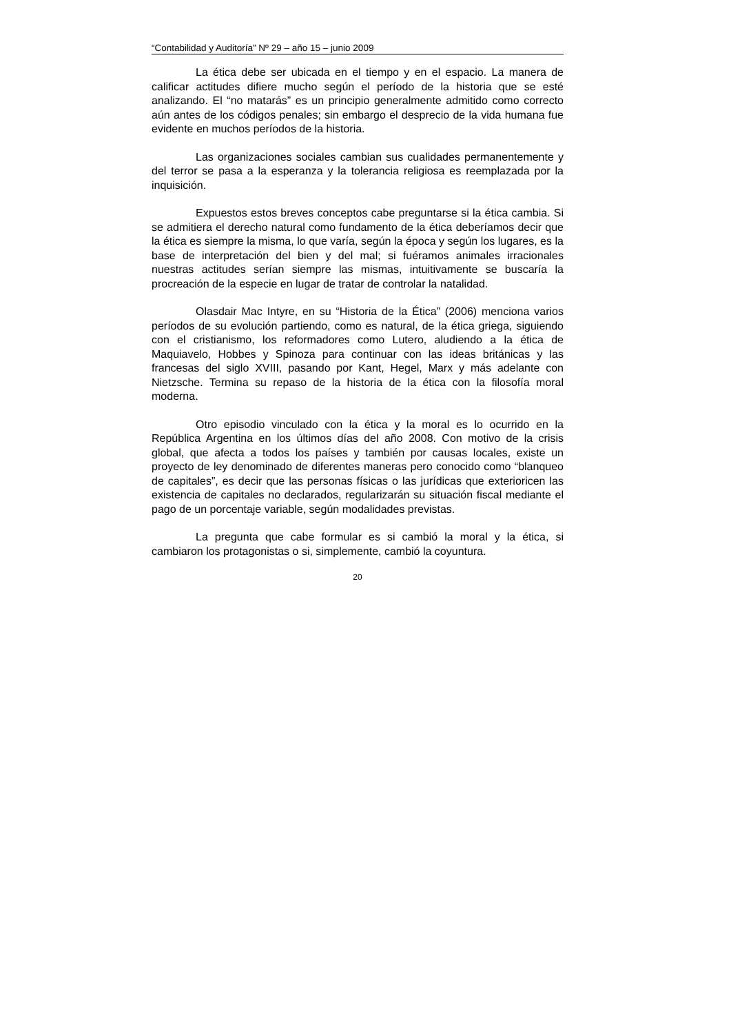“Contabilidad y Auditoría” Nº 29 – año 15 – junio 2009
La ética debe ser ubicada en el tiempo y en el espacio. La manera de calificar actitudes difiere mucho según el período de la historia que se esté analizando. El “no matarás” es un principio generalmente admitido como correcto aún antes de los códigos penales; sin embargo el desprecio de la vida humana fue evidente en muchos períodos de la historia.
Las organizaciones sociales cambian sus cualidades permanentemente y del terror se pasa a la esperanza y la tolerancia religiosa es reemplazada por la inquisición.
Expuestos estos breves conceptos cabe preguntarse si la ética cambia. Si se admitiera el derecho natural como fundamento de la ética deberíamos decir que la ética es siempre la misma, lo que varía, según la época y según los lugares, es la base de interpretación del bien y del mal; si fuéramos animales irracionales nuestras actitudes serían siempre las mismas, intuitivamente se buscaría la procreación de la especie en lugar de tratar de controlar la natalidad.
Olasdair Mac Intyre, en su “Historia de la Ética” (2006) menciona varios períodos de su evolución partiendo, como es natural, de la ética griega, siguiendo con el cristianismo, los reformadores como Lutero, aludiendo a la ética de Maquiavelo, Hobbes y Spinoza para continuar con las ideas británicas y las francesas del siglo XVIII, pasando por Kant, Hegel, Marx y más adelante con Nietzsche. Termina su repaso de la historia de la ética con la filosofía moral moderna.
Otro episodio vinculado con la ética y la moral es lo ocurrido en la República Argentina en los últimos días del año 2008. Con motivo de la crisis global, que afecta a todos los países y también por causas locales, existe un proyecto de ley denominado de diferentes maneras pero conocido como “blanqueo de capitales”, es decir que las personas físicas o las jurídicas que exterioricen las existencia de capitales no declarados, regularizarán su situación fiscal mediante el pago de un porcentaje variable, según modalidades previstas.
La pregunta que cabe formular es si cambió la moral y la ética, si cambiaron los protagonistas o si, simplemente, cambió la coyuntura.
20